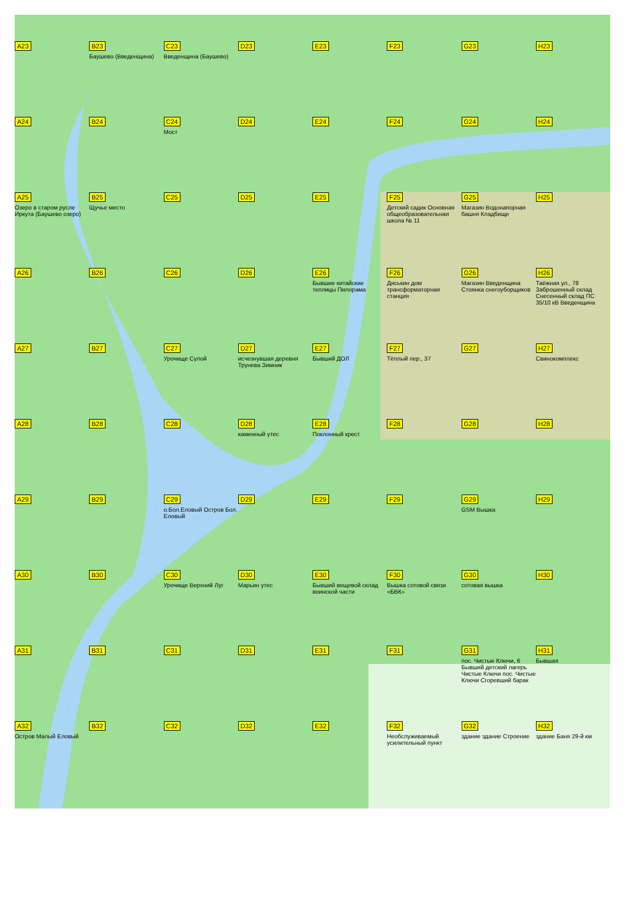A23
B23
Баушево (Введенщина)
C23
Введенщина (Баушево)
D23
E23
F23
G23
H23
A24
B24
C24
Мост
D24
E24
F24
G24
H24
A25
Озеро в старом русле Иркута (Баушево озеро)
B25
Щучье место
C25
D25
E25
F25
Детский садик Основная общеобразовательная школа № 11
G25
Магазин Водонапорная башня Кладбище
H25
A26
B26
C26
D26
E26
Бывшие китайские теплицы Пилорама
F26
Диськин дом трансформаторная станция
G26
Магазин Введенщина Стоянка снегоуборщиков
H26
Таёжная ул., 78 Заброшенный склад Снесенный склад ПС 35/10 кВ Введенщина
A27
B27
C27
Урочище Сулой
D27
исчезнувшая деревня Трунева Зимник
E27
Бывший ДОЛ
F27
Тёплый пер., 37
G27
H27
Свинокомплекс
A28
B28
C28
D28
каменный утес
E28
Поклонный крест
F28
G28
H28
A29
B29
C29
о.Бол.Еловый Остров Бол. Еловый
D29
E29
F29
G29
GSM Вышка
H29
A30
B30
C30
Урочище Верхний Луг
D30
Марьин утес
E30
Бывший вещевой склад воинской части
F30
Вышка сотовой связи «БВК»
G30
сотовая вышка
H30
A31
B31
C31
D31
E31
F31
G31
пос. Чистые Ключи, 6 Бывший детский лагерь Чистые Ключи пос. Чистые Ключи Сгоревший барак
H31
Бывшая
A32
Остров Малый Еловый
B32
C32
D32
E32
F32
Необслуживаемый усилительный пункт
G32
здание здание Строение
H32
здание Баня 29-й км